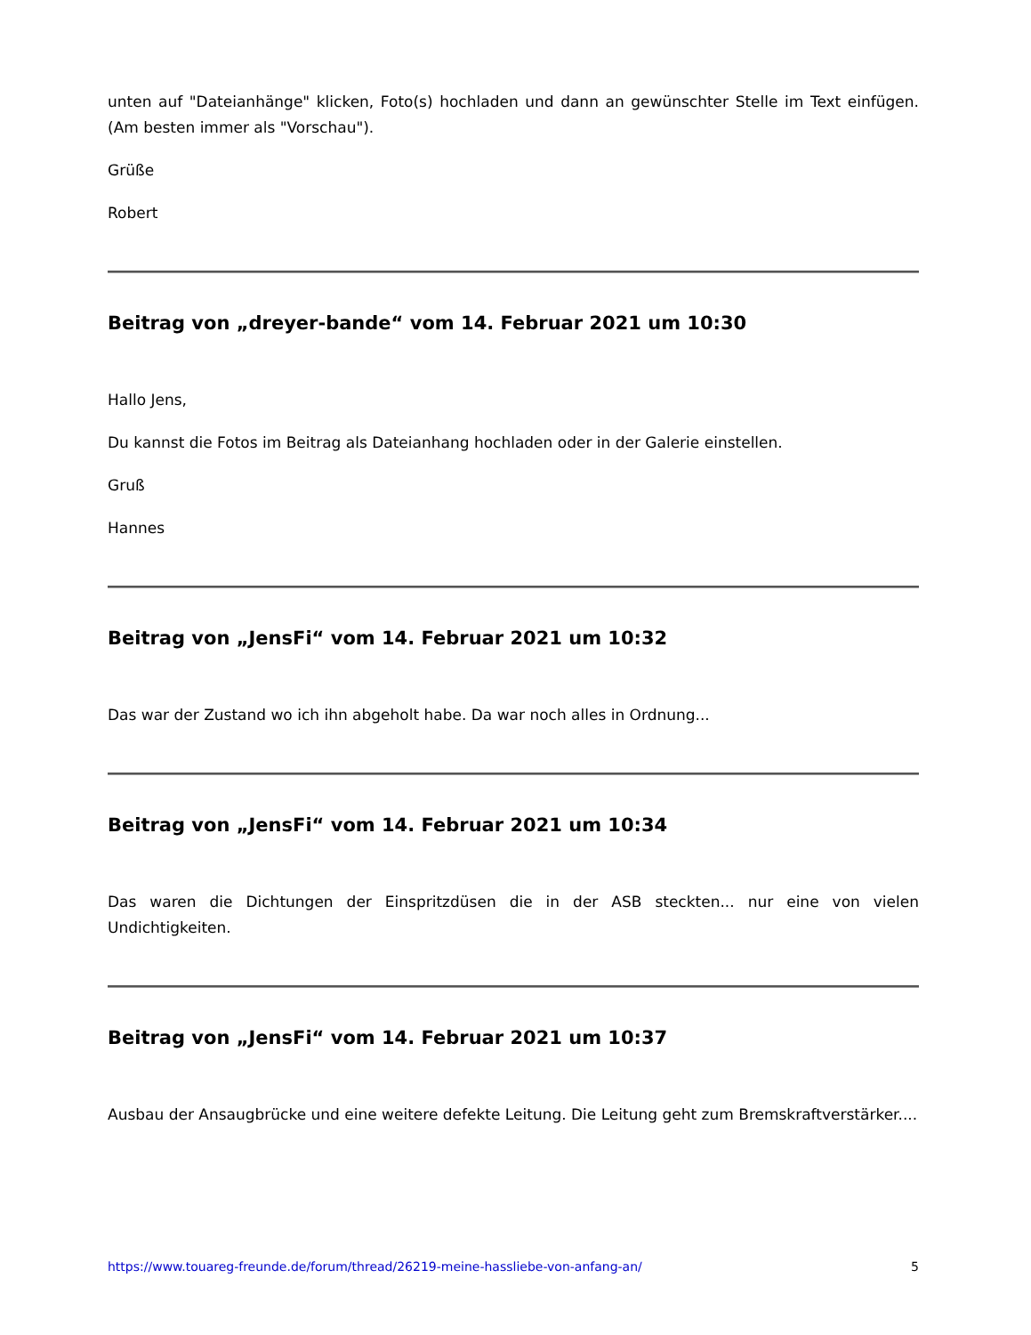unten auf "Dateianhänge" klicken, Foto(s) hochladen und dann an gewünschter Stelle im Text einfügen. (Am besten immer als "Vorschau").
Grüße
Robert
Beitrag von „dreyer-bande“ vom 14. Februar 2021 um 10:30
Hallo Jens,
Du kannst die Fotos im Beitrag als Dateianhang hochladen oder in der Galerie einstellen.
Gruß
Hannes
Beitrag von „JensFi“ vom 14. Februar 2021 um 10:32
Das war der Zustand wo ich ihn abgeholt habe. Da war noch alles in Ordnung...
Beitrag von „JensFi“ vom 14. Februar 2021 um 10:34
Das waren die Dichtungen der Einspritzdüsen die in der ASB steckten... nur eine von vielen Undichtigkeiten.
Beitrag von „JensFi“ vom 14. Februar 2021 um 10:37
Ausbau der Ansaugbrücke und eine weitere defekte Leitung. Die Leitung geht zum Bremskraftverstärker....
https://www.touareg-freunde.de/forum/thread/26219-meine-hassliebe-von-anfang-an/ 5